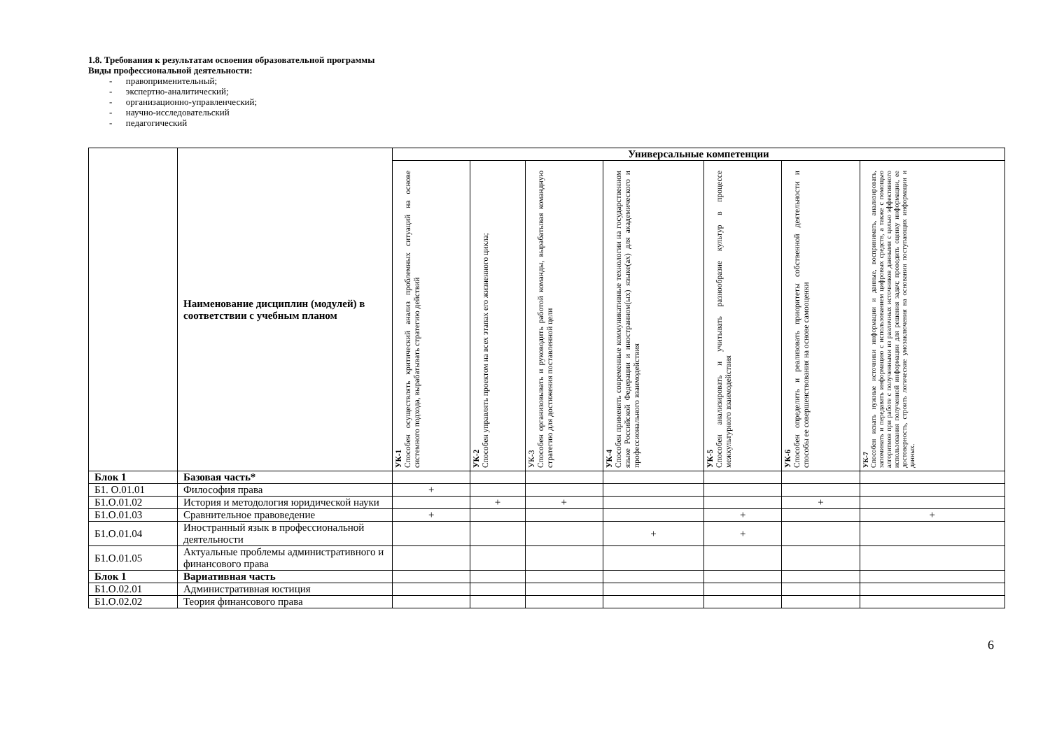1.8. Требования к результатам освоения образовательной программы
Виды профессиональной деятельности:
- правоприменительный;
- экспертно-аналитический;
- организационно-управленческий;
- научно-исследовательский
- педагогический
| | Наименование дисциплин (модулей) в соответствии с учебным планом | Универсальные компетенции | | | | | | |
| --- | --- | --- | --- | --- | --- | --- | --- | --- |
| | | УК-1 Способен осуществлять критический анализ проблемных ситуаций на основе системного подхода, вырабатывать стратегию действий | УК-2 Способен управлять проектом на всех этапах его жизненного цикла; | УК-3 Способен организовывать и руководить работой команды, вырабатывая командную стратегию для достижения поставленной цели | УК-4 Способен применять современные коммуникативные технологии на государственном языке Российской Федерации и иностранном(ых) языке(ах) для академического и профессионального взаимодействия | УК-5 Способен анализировать и учитывать разнообразие культур в процессе межкультурного взаимодействия | УК-6 Способен определить и реализовать приоритеты собственной деятельности и способы ее совершенствования на основе самооценки | УК-7 Способен искать нужные источники информации и данные, воспринимать, анализировать, запоминать и передавать информацию с использованием цифровых средств, а также с помощью алгоритмов при работе с полученными из различных источников данными с целью эффективного использования полученной информации для решения задач; проводить оценку информации, ее достоверность, строить логические умозаключения на основании поступающих информации и данных. |
| Блок 1 | Базовая часть* | | | | | | | |
| Б1. О.01.01 | Философия права | + | | | | | | |
| Б1.О.01.02 | История и методология юридической науки | | + | + | | | + | |
| Б1.О.01.03 | Сравнительное правоведение | + | | | | + | | + |
| Б1.О.01.04 | Иностранный язык в профессиональной деятельности | | | | + | + | | |
| Б1.О.01.05 | Актуальные проблемы административного и финансового права | | | | | | | |
| Блок 1 | Вариативная часть | | | | | | | |
| Б1.О.02.01 | Административная юстиция | | | | | | | |
| Б1.О.02.02 | Теория финансового права | | | | | | | |
6